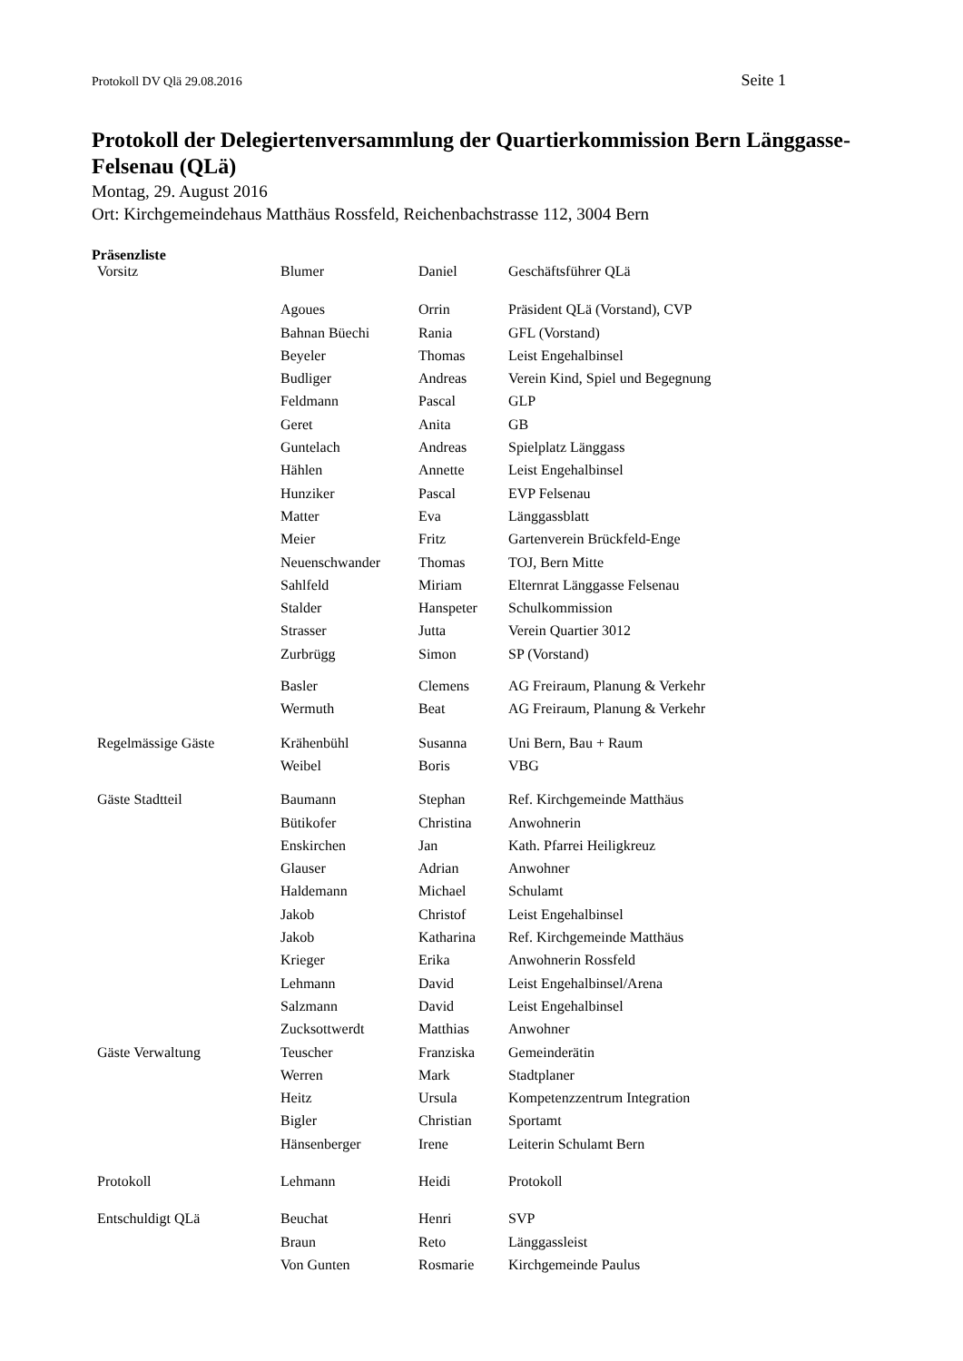Protokoll DV Qlä 29.08.2016 Seite 1
Protokoll der Delegiertenversammlung der Quartierkommission Bern Länggasse-Felsenau (QLä)
Montag, 29. August 2016
Ort: Kirchgemeindehaus Matthäus Rossfeld, Reichenbachstrasse 112, 3004 Bern
Präsenzliste
| Vorsitz | Blumer | Daniel | Geschäftsführer QLä |
| | Agoues | Orrin | Präsident QLä (Vorstand), CVP |
| | Bahnan Büechi | Rania | GFL (Vorstand) |
| | Beyeler | Thomas | Leist Engehalbinsel |
| | Budliger | Andreas | Verein Kind, Spiel und Begegnung |
| | Feldmann | Pascal | GLP |
| | Geret | Anita | GB |
| | Guntelach | Andreas | Spielplatz Länggass |
| | Hählen | Annette | Leist Engehalbinsel |
| | Hunziker | Pascal | EVP Felsenau |
| | Matter | Eva | Länggassblatt |
| | Meier | Fritz | Gartenverein Brückfeld-Enge |
| | Neuenschwander | Thomas | TOJ, Bern Mitte |
| | Sahlfeld | Miriam | Elternrat Länggasse Felsenau |
| | Stalder | Hanspeter | Schulkommission |
| | Strasser | Jutta | Verein Quartier 3012 |
| | Zurbrügg | Simon | SP (Vorstand) |
| | Basler | Clemens | AG Freiraum, Planung & Verkehr |
| | Wermuth | Beat | AG Freiraum, Planung & Verkehr |
| Regelmässige Gäste | Krähenbühl | Susanna | Uni Bern, Bau + Raum |
| | Weibel | Boris | VBG |
| Gäste Stadtteil | Baumann | Stephan | Ref. Kirchgemeinde Matthäus |
| | Bütikofer | Christina | Anwohnerin |
| | Enskirchen | Jan | Kath. Pfarrei Heiligkreuz |
| | Glauser | Adrian | Anwohner |
| | Haldemann | Michael | Schulamt |
| | Jakob | Christof | Leist Engehalbinsel |
| | Jakob | Katharina | Ref. Kirchgemeinde Matthäus |
| | Krieger | Erika | Anwohnerin Rossfeld |
| | Lehmann | David | Leist Engehalbinsel/Arena |
| | Salzmann | David | Leist Engehalbinsel |
| | Zucksottwerdt | Matthias | Anwohner |
| Gäste Verwaltung | Teuscher | Franziska | Gemeinderätin |
| | Werren | Mark | Stadtplaner |
| | Heitz | Ursula | Kompetenzzentrum Integration |
| | Bigler | Christian | Sportamt |
| | Hänsenberger | Irene | Leiterin Schulamt Bern |
| Protokoll | Lehmann | Heidi | Protokoll |
| Entschuldigt QLä | Beuchat | Henri | SVP |
| | Braun | Reto | Länggassleist |
| | Von Gunten | Rosmarie | Kirchgemeinde Paulus |